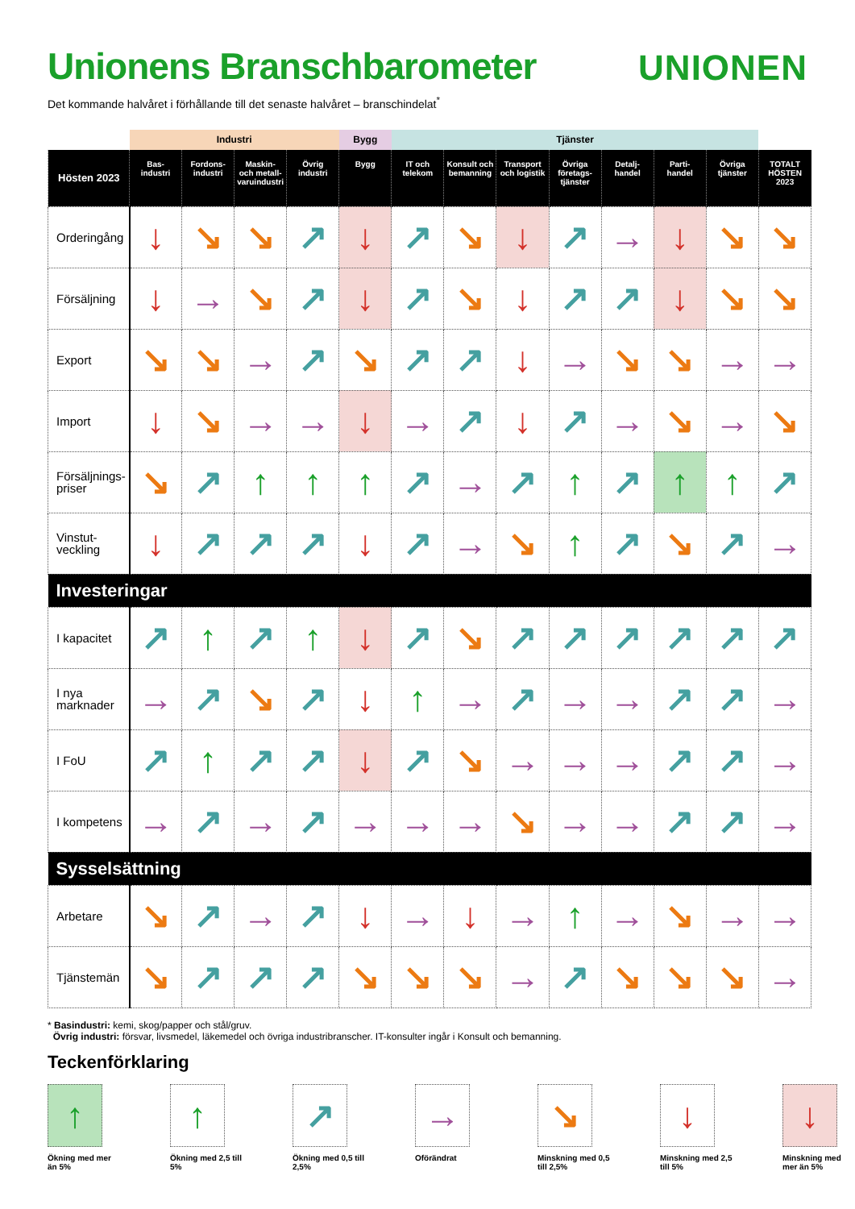Unionens Branschbarometer
UNIONEN
Det kommande halvåret i förhållande till det senaste halvåret – branschindelat<sup>*</sup>
| | Industri | | | | Bygg | Tjänster | | | | | | | |
| --- | --- | --- | --- | --- | --- | --- | --- | --- | --- | --- | --- | --- | --- |
| Hösten 2023 | Bas- industri | Fordons- industri | Maskin- och metall- varuindustri | Övrig industri | Bygg | IT och telekom | Konsult och bemanning | Transport och logistik | Övriga företags- tjänster | Detalj- handel | Parti- handel | Övriga tjänster | TOTALT HÖSTEN 2023 |
| Orderingång | ↓ | ↘ | ↘ | ↗ | ↓ | ↗ | ↘ | ↓ | ↗ | → | ↓ | ↘ | ↘ |
| Försäljning | ↓ | → | ↘ | ↗ | ↓ | ↗ | ↘ | ↓ | ↗ | ↗ | ↓ | ↘ | ↘ |
| Export | ↘ | ↘ | → | ↗ | ↘ | ↗ | ↗ | ↓ | → | ↘ | ↘ | → | → |
| Import | ↓ | ↘ | → | → | ↓ | → | ↗ | ↓ | ↗ | → | ↘ | → | ↘ |
| Försäljnings- priser | ↘ | ↗ | ↑ | ↑ | ↑ | ↗ | → | ↗ | ↑ | ↗ | ↑ | ↑ | ↗ |
| Vinstut- veckling | ↓ | ↗ | ↗ | ↗ | ↓ | ↗ | → | ↘ | ↑ | ↗ | ↘ | ↗ | → |
| Investeringar | | | | | | | | | | | | | |
| I kapacitet | ↗ | ↑ | ↗ | ↑ | ↓ | ↗ | ↘ | ↗ | ↗ | ↗ | ↗ | ↗ | ↗ |
| I nya marknader | → | ↗ | ↘ | ↗ | ↓ | ↑ | → | ↗ | → | → | ↗ | ↗ | → |
| I FoU | ↗ | ↑ | ↗ | ↗ | ↓ | ↗ | ↘ | → | → | → | ↗ | ↗ | → |
| I kompetens | → | ↗ | → | ↗ | → | → | → | ↘ | → | → | ↗ | ↗ | → |
| Sysselsättning | | | | | | | | | | | | | |
| Arbetare | ↘ | ↗ | → | ↗ | ↓ | → | ↓ | → | ↑ | → | ↘ | → | → |
| Tjänstemän | ↘ | ↗ | ↗ | ↗ | ↘ | ↘ | ↘ | → | ↗ | ↘ | ↘ | ↘ | → |
* Basindustri: kemi, skog/papper och stål/gruv.
Övrig industri: försvar, livsmedel, läkemedel och övriga industribranscher. IT-konsulter ingår i Konsult och bemanning.
Teckenförklaring
↑
Ökning med mer än 5%
↑
Ökning med 2,5 till 5%
↗
Ökning med 0,5 till 2,5%
→
Oförändrat
↘
Minskning med 0,5 till 2,5%
↓
Minskning med 2,5 till 5%
↓
Minskning med mer än 5%